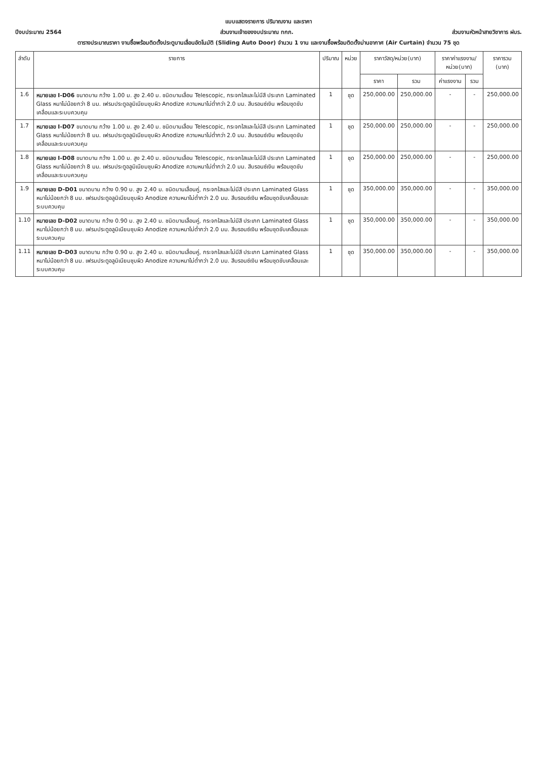แบบแสดงรายการ ปริมาณงาน และราคา
ปีงบประมาณ 2564 ส่วนงานเจ้าของงบประมาณ ทกภ. ส่วนงานหัวหน้าสายวิชาการ ฝบร.
ตารางประมาณราคา งานซื้อพร้อมติดตั้งประตูบานเลื่อนอัตโนมัติ (Sliding Auto Door) จำนวน 1 งาน และงานซื้อพร้อมติดตั้งม่านอากาศ (Air Curtain) จำนวน 75 ชุด
| ลำดับ | รายการ | ปริมาณ | หน่วย | ราคาวัสดุ/หน่วย(บาท) | | ราคาค่าแรงงาน/หน่วย(บาท) | | ราคารวม (บาท) |
| --- | --- | --- | --- | --- | --- | --- | --- | --- |
| | | | | ราคา | รวม | ค่าแรงงาน | รวม | |
| 1.6 | หมายเลข I-D06 ขนาดบาน กว้าง 1.00 ม. สูง 2.40 ม. ชนิดบานเลื่อน Telescopic, กระจกใสและไม่มีสี ประเภท Laminated Glass หนาไม่น้อยกว่า 8 มม. เฟรมประตูอลูมิเนียมชุบผิว Anodize ความหนาไม่ต่ำกว่า 2.0 มม. สีบรอนซ์เงิน พร้อมชุดขับเคลื่อนและระบบควบคุม | 1 | ชุด | 250,000.00 | 250,000.00 | - | - | 250,000.00 |
| 1.7 | หมายเลข I-D07 ขนาดบาน กว้าง 1.00 ม. สูง 2.40 ม. ชนิดบานเลื่อน Telescopic, กระจกใสและไม่มีสี ประเภท Laminated Glass หนาไม่น้อยกว่า 8 มม. เฟรมประตูอลูมิเนียมชุบผิว Anodize ความหนาไม่ต่ำกว่า 2.0 มม. สีบรอนซ์เงิน พร้อมชุดขับเคลื่อนและระบบควบคุม | 1 | ชุด | 250,000.00 | 250,000.00 | - | - | 250,000.00 |
| 1.8 | หมายเลข I-D08 ขนาดบาน กว้าง 1.00 ม. สูง 2.40 ม. ชนิดบานเลื่อน Telescopic, กระจกใสและไม่มีสี ประเภท Laminated Glass หนาไม่น้อยกว่า 8 มม. เฟรมประตูอลูมิเนียมชุบผิว Anodize ความหนาไม่ต่ำกว่า 2.0 มม. สีบรอนซ์เงิน พร้อมชุดขับเคลื่อนและระบบควบคุม | 1 | ชุด | 250,000.00 | 250,000.00 | - | - | 250,000.00 |
| 1.9 | หมายเลข D-D01 ขนาดบาน กว้าง 0.90 ม. สูง 2.40 ม. ชนิดบานเลื่อนคู่, กระจกใสและไม่มีสี ประเภท Laminated Glass หนาไม่น้อยกว่า 8 มม. เฟรมประตูอลูมิเนียมชุบผิว Anodize ความหนาไม่ต่ำกว่า 2.0 มม. สีบรอนซ์เงิน พร้อมชุดขับเคลื่อนและระบบควบคุม | 1 | ชุด | 350,000.00 | 350,000.00 | - | - | 350,000.00 |
| 1.10 | หมายเลข D-D02 ขนาดบาน กว้าง 0.90 ม. สูง 2.40 ม. ชนิดบานเลื่อนคู่, กระจกใสและไม่มีสี ประเภท Laminated Glass หนาไม่น้อยกว่า 8 มม. เฟรมประตูอลูมิเนียมชุบผิว Anodize ความหนาไม่ต่ำกว่า 2.0 มม. สีบรอนซ์เงิน พร้อมชุดขับเคลื่อนและระบบควบคุม | 1 | ชุด | 350,000.00 | 350,000.00 | - | - | 350,000.00 |
| 1.11 | หมายเลข D-D03 ขนาดบาน กว้าง 0.90 ม. สูง 2.40 ม. ชนิดบานเลื่อนคู่, กระจกใสและไม่มีสี ประเภท Laminated Glass หนาไม่น้อยกว่า 8 มม. เฟรมประตูอลูมิเนียมชุบผิว Anodize ความหนาไม่ต่ำกว่า 2.0 มม. สีบรอนซ์เงิน พร้อมชุดขับเคลื่อนและระบบควบคุม | 1 | ชุด | 350,000.00 | 350,000.00 | - | - | 350,000.00 |